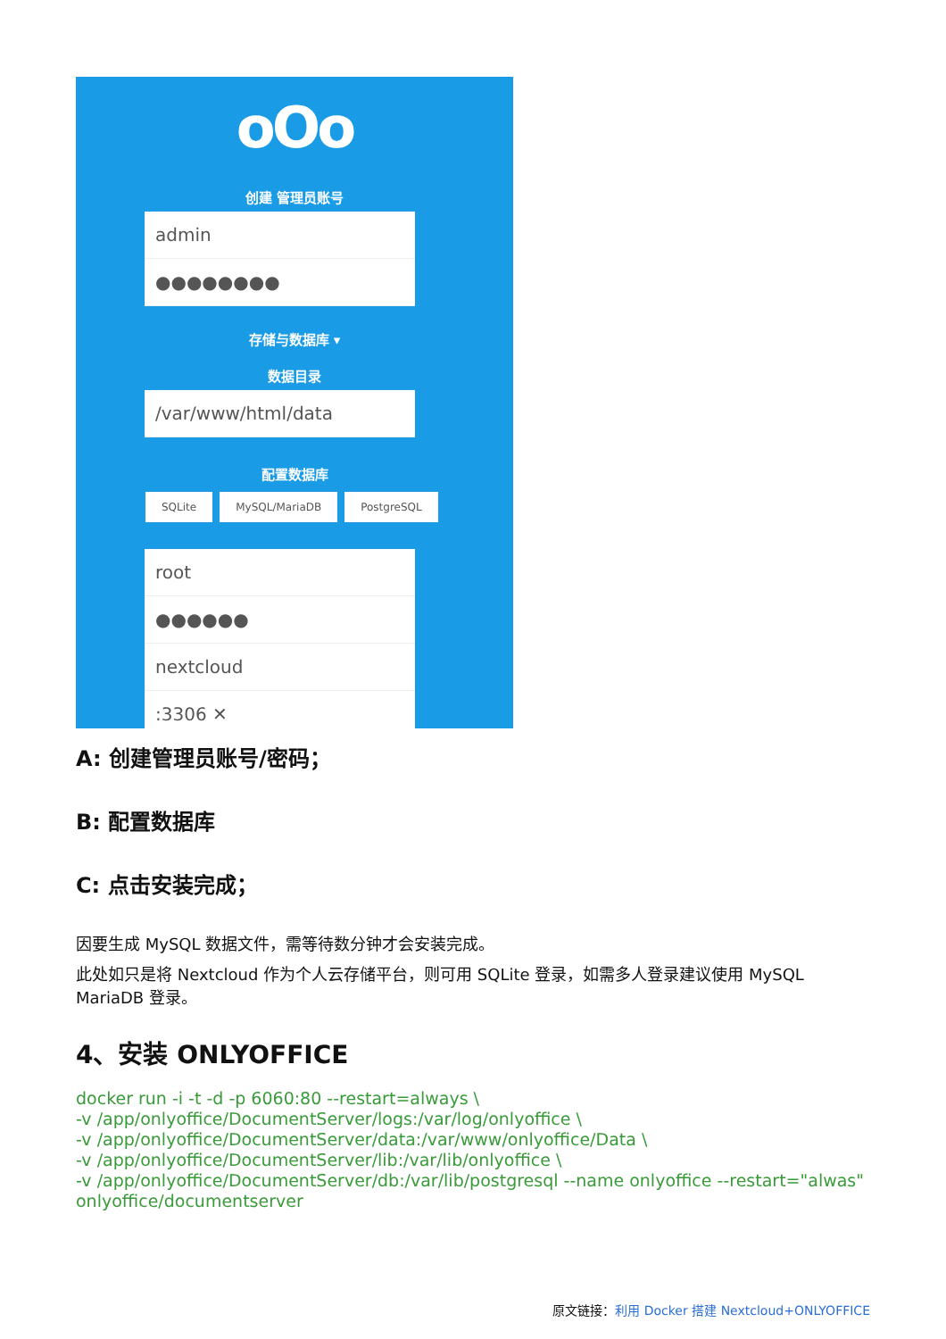oOo
创建 管理员账号
admin
●●●●●●●●
存储与数据库 ▾
数据目录
/var/www/html/data
配置数据库
SQLite MySQL/MariaDB PostgreSQL
root
●●●●●●
nextcloud
:3306 ✕
A: 创建管理员账号/密码；
B: 配置数据库
C: 点击安装完成；
因要生成 MySQL 数据文件，需等待数分钟才会安装完成。
此处如只是将 Nextcloud 作为个人云存储平台，则可用 SQLite 登录，如需多人登录建议使用 MySQL MariaDB 登录。
4、安装 ONLYOFFICE
docker run -i -t -d -p 6060:80 --restart=always \
-v /app/onlyoffice/DocumentServer/logs:/var/log/onlyoffice \
-v /app/onlyoffice/DocumentServer/data:/var/www/onlyoffice/Data \
-v /app/onlyoffice/DocumentServer/lib:/var/lib/onlyoffice \
-v /app/onlyoffice/DocumentServer/db:/var/lib/postgresql --name onlyoffice --restart="alwas" onlyoffice/documentserver
原文链接：利用 Docker 搭建 Nextcloud+ONLYOFFICE